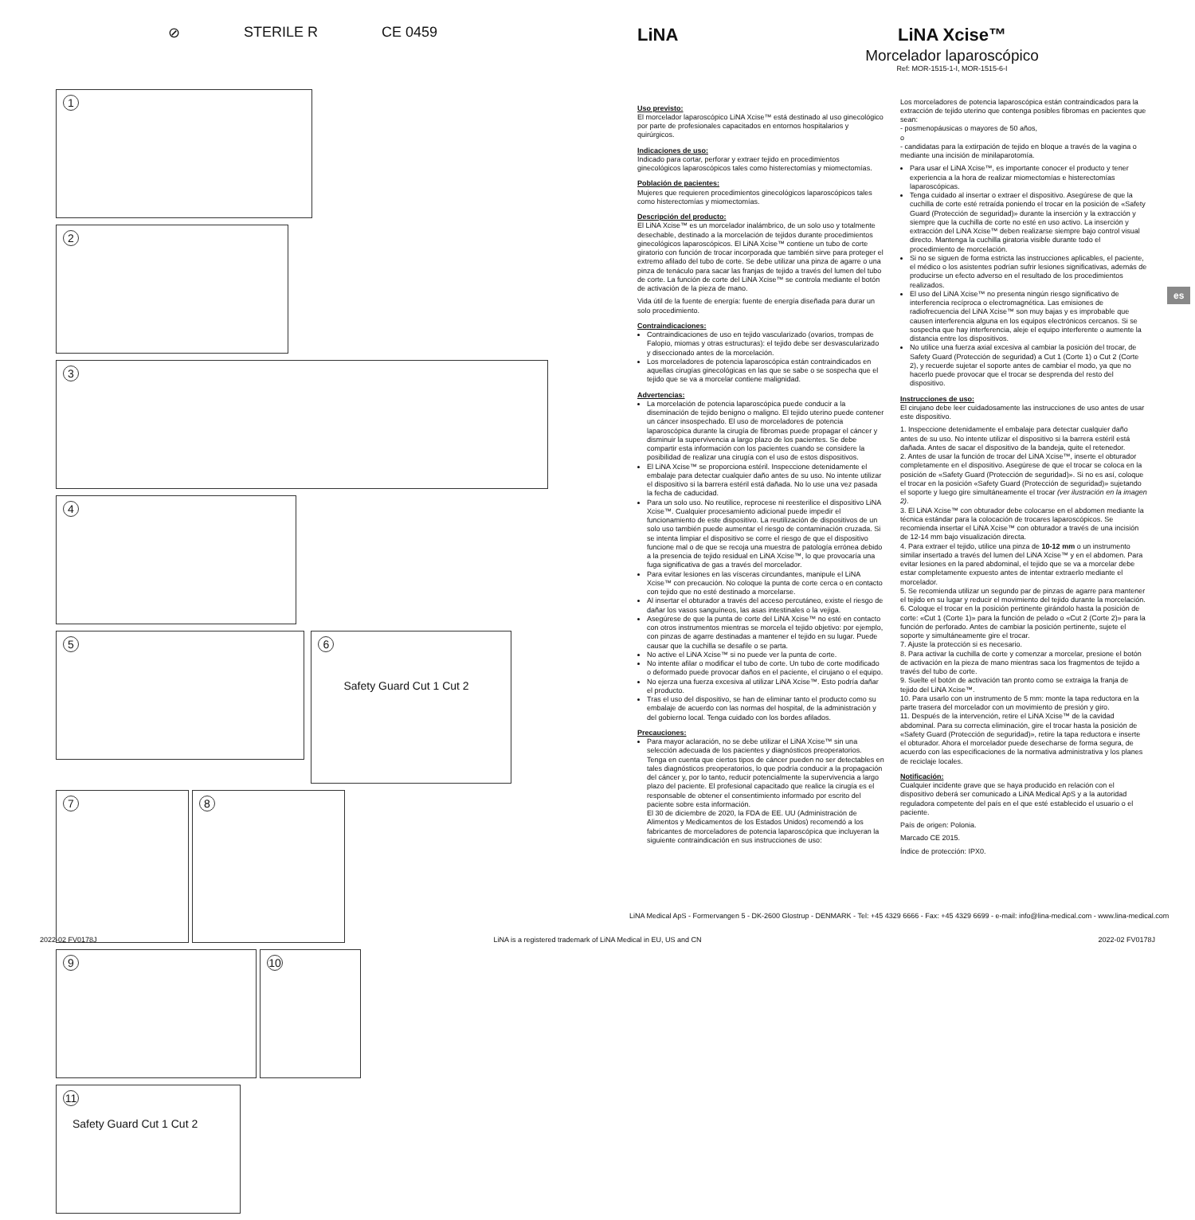⊘ STERILE R CE 0459
1 2 3 4 5
6
Safety Guard Cut 1 Cut 2
7 8
9 10
11
Safety Guard Cut 1 Cut 2
LiNA
LiNA Xcise™
Morcelador laparoscópico
Ref: MOR-1515-1-I, MOR-1515-6-I
Uso previsto:
El morcelador laparoscópico LiNA Xcise™ está destinado al uso ginecológico por parte de profesionales capacitados en entornos hospitalarios y quirúrgicos.
Indicaciones de uso:
Indicado para cortar, perforar y extraer tejido en procedimientos ginecológicos laparoscópicos tales como histerectomías y miomectomías.
Población de pacientes:
Mujeres que requieren procedimientos ginecológicos laparoscópicos tales como histerectomías y miomectomías.
Descripción del producto:
El LiNA Xcise™ es un morcelador inalámbrico, de un solo uso y totalmente desechable, destinado a la morcelación de tejidos durante procedimientos ginecológicos laparoscópicos. El LiNA Xcise™ contiene un tubo de corte giratorio con función de trocar incorporada que también sirve para proteger el extremo afilado del tubo de corte. Se debe utilizar una pinza de agarre o una pinza de tenáculo para sacar las franjas de tejido a través del lumen del tubo de corte. La función de corte del LiNA Xcise™ se controla mediante el botón de activación de la pieza de mano.
Vida útil de la fuente de energía: fuente de energía diseñada para durar un solo procedimiento.
Contraindicaciones:
Contraindicaciones de uso en tejido vascularizado (ovarios, trompas de Falopio, miomas y otras estructuras): el tejido debe ser desvascularizado y disecciona­do antes de la morcelación.
Los morceladores de potencia laparoscópica están contraindicados en aquellas cirugías ginecológicas en las que se sabe o se sospecha que el tejido que se va a morcelar contiene malignidad.
Advertencias:
La morcelación de potencia laparoscópica puede conducir a la diseminación de tejido benigno o maligno. El tejido uterino puede contener un cáncer insospechado. El uso de morceladores de potencia laparoscópica durante la cirugía de fibromas puede propagar el cáncer y disminuir la supervivencia a largo plazo de los pacientes. Se debe compartir esta información con los pacientes cuando se considere la posibilidad de realizar una cirugía con el uso de estos dispositivos.
El LiNA Xcise™ se proporciona estéril. Inspeccione detenidamente el embalaje para detectar cualquier daño antes de su uso. No intente utilizar el dispositivo si la barrera estéril está dañada. No lo use una vez pasada la fecha de caducidad.
Para un solo uso. No reutilice, reprocese ni reesterilice el dispositivo LiNA Xcise™. Cualquier procesamiento adicional puede impedir el funcionamiento de este dispositivo. La reutilización de dispositivos de un solo uso también puede aumentar el riesgo de contaminación cruzada. Si se intenta limpiar el dispositivo se corre el riesgo de que el dispositivo funcione mal o de que se recoja una muestra de patología errónea debido a la presencia de tejido residual en LiNA Xcise™, lo que provocaría una fuga significativa de gas a través del morcelador.
Para evitar lesiones en las vísceras circundantes, manipule el LiNA Xcise™ con precaución. No coloque la punta de corte cerca o en contacto con tejido que no esté destinado a morcelarse.
Al insertar el obturador a través del acceso percutáneo, existe el riesgo de dañar los vasos sanguíneos, las asas intestinales o la vejiga.
Asegúrese de que la punta de corte del LiNA Xcise™ no esté en contacto con otros instrumentos mientras se morcela el tejido objetivo: por ejemplo, con pinzas de agarre destinadas a mantener el tejido en su lugar. Puede causar que la cuchilla se desafile o se parta.
No active el LiNA Xcise™ si no puede ver la punta de corte.
No intente afilar o modificar el tubo de corte. Un tubo de corte modificado o deformado puede provocar daños en el paciente, el cirujano o el equipo.
No ejerza una fuerza excesiva al utilizar LiNA Xcise™. Esto podría dañar el producto.
Tras el uso del dispositivo, se han de eliminar tanto el producto como su embalaje de acuerdo con las normas del hospital, de la administración y del gobierno local. Tenga cuidado con los bordes afilados.
Precauciones:
Para mayor aclaración, no se debe utilizar el LiNA Xcise™ sin una selección adecuada de los pacientes y diagnósticos preoperatorios.
Tenga en cuenta que ciertos tipos de cáncer pueden no ser detectables en tales diagnósticos preoperatorios, lo que podría conducir a la propagación del cáncer y, por lo tanto, reducir potencialmente la supervivencia a largo plazo del paciente. El profesional capacitado que realice la cirugía es el responsable de obtener el consentimiento informado por escrito del paciente sobre esta información.
El 30 de diciembre de 2020, la FDA de EE. UU (Administración de Alimentos y Medicamentos de los Estados Unidos) recomendó a los fabricantes de morceladores de potencia laparoscópica que incluyeran la siguiente contraindicación en sus instrucciones de uso:
Los morceladores de potencia laparoscópica están contraindicados para la extracción de tejido uterino que contenga posibles fibromas en pacientes que sean:
- posmenopáusicas o mayores de 50 años,
o
- candidatas para la extirpación de tejido en bloque a través de la vagina o mediante una incisión de minilaparotomía.
Para usar el LiNA Xcise™, es importante conocer el producto y tener experiencia a la hora de realizar miomectomías e histerectomías laparoscópicas.
Tenga cuidado al insertar o extraer el dispositivo. Asegúrese de que la cuchilla de corte esté retraída poniendo el trocar en la posición de «Safety Guard (Protección de seguridad)» durante la inserción y la extracción y siempre que la cuchilla de corte no esté en uso activo. La inserción y extracción del LiNA Xcise™ deben realizarse siempre bajo control visual directo. Mantenga la cuchilla giratoria visible durante todo el procedimiento de morcelación.
Si no se siguen de forma estricta las instrucciones aplicables, el paciente, el médico o los asistentes podrían sufrir lesiones significativas, además de producirse un efecto adverso en el resultado de los procedimientos realizados.
El uso del LiNA Xcise™ no presenta ningún riesgo significativo de interferencia recíproca o electromagnética. Las emisiones de radiofrecuencia del LiNA Xcise™ son muy bajas y es improbable que causen interferencia alguna en los equipos electrónicos cercanos. Si se sospecha que hay interferencia, aleje el equipo interferente o aumente la distancia entre los dispositivos.
No utilice una fuerza axial excesiva al cambiar la posición del trocar, de Safety Guard (Protección de seguridad) a Cut 1 (Corte 1) o Cut 2 (Corte 2), y recuerde sujetar el soporte antes de cambiar el modo, ya que no hacerlo puede provocar que el trocar se desprenda del resto del dispositivo.
Instrucciones de uso:
El cirujano debe leer cuidadosamente las instrucciones de uso antes de usar este dispositivo.
1. Inspeccione detenidamente el embalaje para detectar cualquier daño antes de su uso. No intente utilizar el dispositivo si la barrera estéril está dañada. Antes de sacar el dispositivo de la bandeja, quite el retenedor.
2. Antes de usar la función de trocar del LiNA Xcise™, inserte el obturador completamente en el dispositivo. Asegúrese de que el trocar se coloca en la posición de «Safety Guard (Protección de seguridad)». Si no es así, coloque el trocar en la posición «Safety Guard (Protección de seguridad)» sujetando el soporte y luego gire simultáneamente el trocar (ver ilustración en la imagen 2).
3. El LiNA Xcise™ con obturador debe colocarse en el abdomen mediante la técnica estándar para la colocación de trocares laparoscópicos. Se recomienda insertar el LiNA Xcise™ con obturador a través de una incisión de 12-14 mm bajo visualización directa.
4. Para extraer el tejido, utilice una pinza de 10-12 mm o un instrumento similar insertado a través del lumen del LiNA Xcise™ y en el abdomen. Para evitar lesiones en la pared abdominal, el tejido que se va a morcelar debe estar completamente expuesto antes de intentar extraerlo mediante el morcelador.
5. Se recomienda utilizar un segundo par de pinzas de agarre para mantener el tejido en su lugar y reducir el movimiento del tejido durante la morcelación.
6. Coloque el trocar en la posición pertinente girándolo hasta la posición de corte: «Cut 1 (Corte 1)» para la función de pelado o «Cut 2 (Corte 2)» para la función de perforado. Antes de cambiar la posición pertinente, sujete el soporte y simultáneamente gire el trocar.
7. Ajuste la protección si es necesario.
8. Para activar la cuchilla de corte y comenzar a morcelar, presione el botón de activación en la pieza de mano mientras saca los fragmentos de tejido a través del tubo de corte.
9. Suelte el botón de activación tan pronto como se extraiga la franja de tejido del LiNA Xcise™.
10. Para usarlo con un instrumento de 5 mm: monte la tapa reductora en la parte trasera del morcelador con un movimiento de presión y giro.
11. Después de la intervención, retire el LiNA Xcise™ de la cavidad abdominal. Para su correcta eliminación, gire el trocar hasta la posición de «Safety Guard (Protección de seguridad)», retire la tapa reductora e inserte el obturador. Ahora el morcelador puede desecharse de forma segura, de acuerdo con las especificaciones de la normativa administrativa y los planes de reciclaje locales.
Notificación:
Cualquier incidente grave que se haya producido en relación con el dispositivo deberá ser comunicado a LiNA Medical ApS y a la autoridad reguladora competente del país en el que esté establecido el usuario o el paciente.
País de origen: Polonia.
Marcado CE 2015.
Índice de protección: IPX0.
es
LiNA Medical ApS - Formervangen 5 - DK-2600 Glostrup - DENMARK - Tel: +45 4329 6666 - Fax: +45 4329 6699 - e-mail: info@lina-medical.com - www.lina-medical.com
2022-02 FV0178J LiNA is a registered trademark of LiNA Medical in EU, US and CN 2022-02 FV0178J